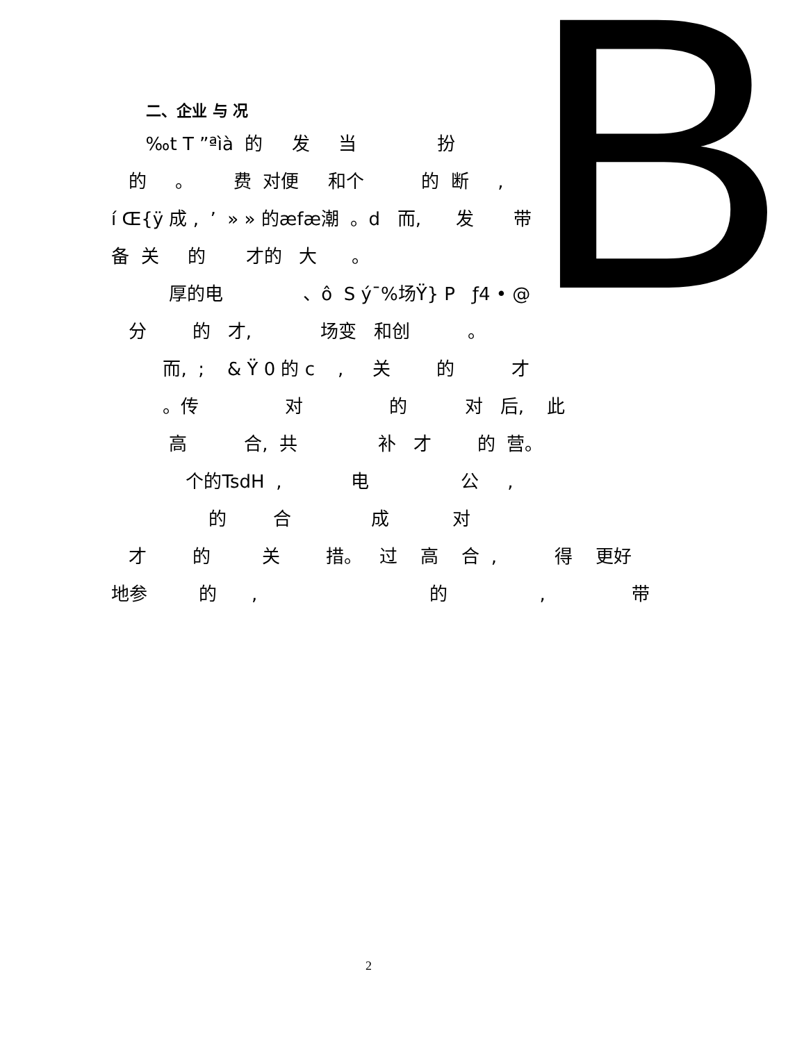B
二、企业 与 况
‰t T ”ªìà 的 发 当 扮
的 。 费 对便 和个 的 断 ,
í Œ{ÿ 成 , ’ » » 的æfæ潮 。d 而, 发 带 对
备 关 的 才的 大 。
厚的电 、ô S ý¯%场Ÿ} P ƒ4 • @
分 的 才, 场变 和创 。
而, ; & Ÿ 0 的 c , 关 的 才
。传 对 的 对 后, 此
高 合, 共 补 才 的 营。
个的TsdH , 电 公 ,
的 合 成 对
才 的 关 措。 过 高 合 , 得 更好
地参 的 , 的 , 带
2